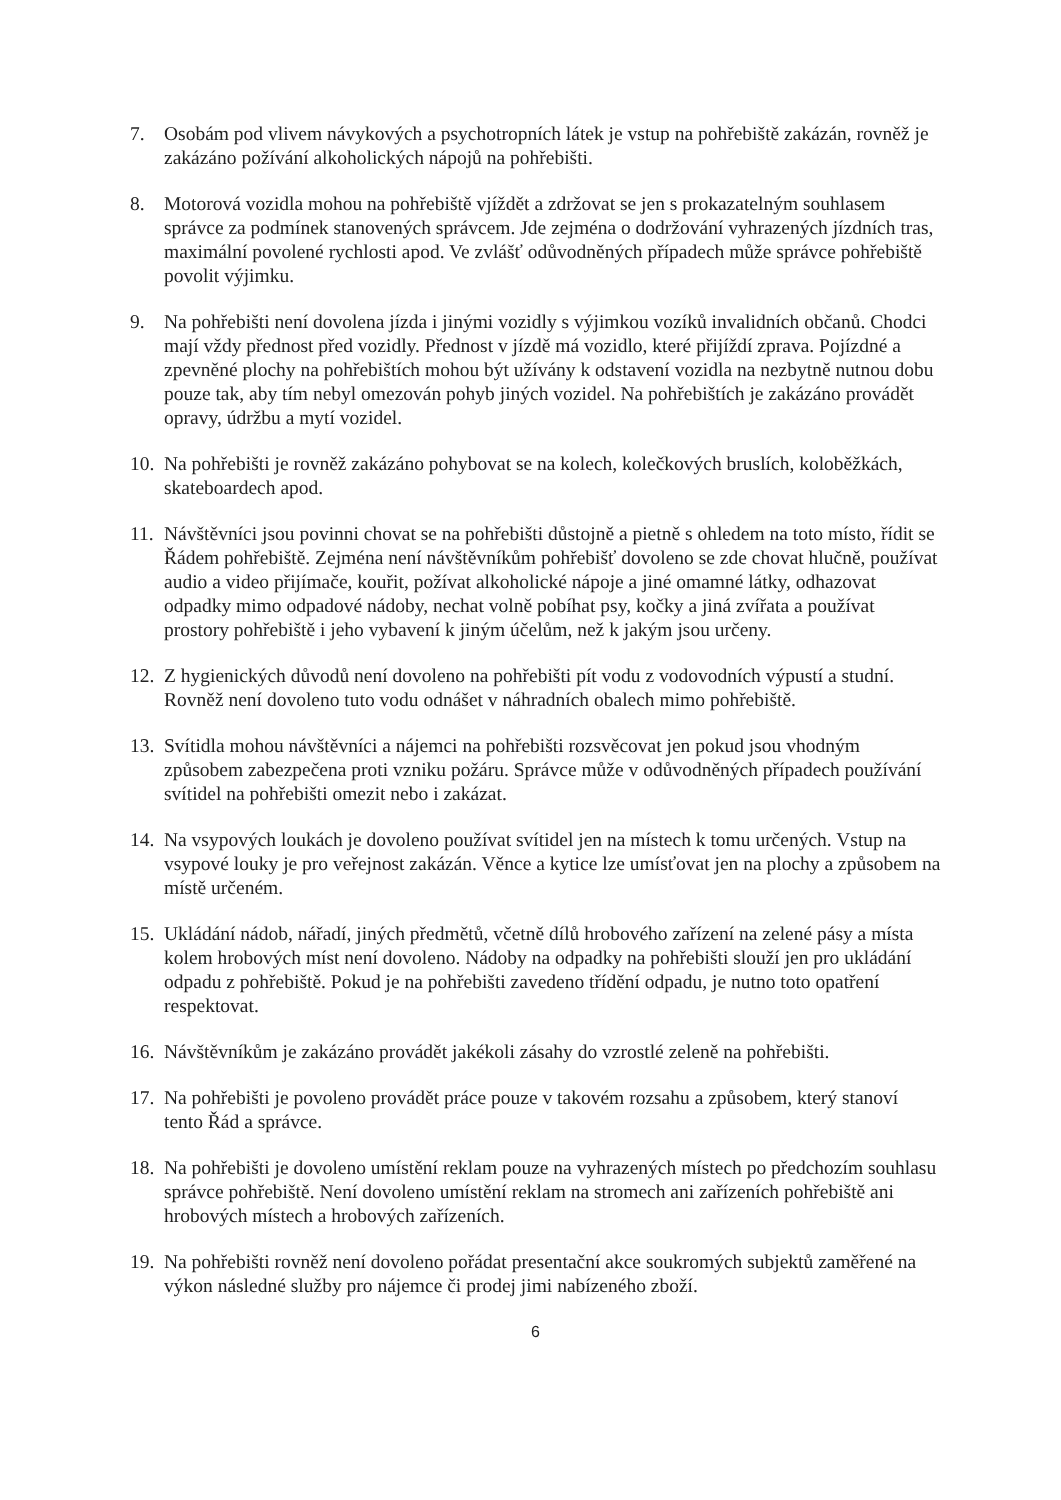7. Osobám pod vlivem návykových a psychotropních látek je vstup na pohřebiště zakázán, rovněž je zakázáno požívání alkoholických nápojů na pohřebišti.
8. Motorová vozidla mohou na pohřebiště vjíždět a zdržovat se jen s prokazatelným souhlasem správce za podmínek stanovených správcem. Jde zejména o dodržování vyhrazených jízdních tras, maximální povolené rychlosti apod. Ve zvlášť odůvodněných případech může správce pohřebiště povolit výjimku.
9. Na pohřebišti není dovolena jízda i jinými vozidly s výjimkou vozíků invalidních občanů. Chodci mají vždy přednost před vozidly. Přednost v jízdě má vozidlo, které přijíždí zprava. Pojízdné a zpevněné plochy na pohřebištích mohou být užívány k odstavení vozidla na nezbytně nutnou dobu pouze tak, aby tím nebyl omezován pohyb jiných vozidel. Na pohřebištích je zakázáno provádět opravy, údržbu a mytí vozidel.
10.
Na pohřebišti je rovněž zakázáno pohybovat se na kolech, kolečkových bruslích, koloběžkách, skateboardech apod.
11.
Návštěvníci jsou povinni chovat se na pohřebišti důstojně a pietně s ohledem na toto místo, řídit se Řádem pohřebiště. Zejména není návštěvníkům pohřebišť dovoleno se zde chovat hlučně, používat audio a video přijímače, kouřit, požívat alkoholické nápoje a jiné omamné látky, odhazovat odpadky mimo odpadové nádoby, nechat volně pobíhat psy, kočky a jiná zvířata a používat prostory pohřebiště i jeho vybavení k jiným účelům, než k jakým jsou určeny.
12.
Z hygienických důvodů není dovoleno na pohřebišti pít vodu z vodovodních výpustí a studní. Rovněž není dovoleno tuto vodu odnášet v náhradních obalech mimo pohřebiště.
13.
Svítidla mohou návštěvníci a nájemci na pohřebišti rozsvěcovat jen pokud jsou vhodným způsobem zabezpečena proti vzniku požáru. Správce může v odůvodněných případech používání svítidel na pohřebišti omezit nebo i zakázat.
14.
Na vsypových loukách je dovoleno používat svítidel jen na místech k tomu určených. Vstup na vsypové louky je pro veřejnost zakázán. Věnce a kytice lze umísťovat jen na plochy a způsobem na místě určeném.
15.
Ukládání nádob, nářadí, jiných předmětů, včetně dílů hrobového zařízení na zelené pásy a místa kolem hrobových míst není dovoleno. Nádoby na odpadky na pohřebišti slouží jen pro ukládání odpadu z pohřebiště. Pokud je na pohřebišti zavedeno třídění odpadu, je nutno toto opatření respektovat.
16.
Návštěvníkům je zakázáno provádět jakékoli zásahy do vzrostlé zeleně na pohřebišti.
17.
Na pohřebišti je povoleno provádět práce pouze v takovém rozsahu a způsobem, který stanoví tento Řád a správce.
18.
Na pohřebišti je dovoleno umístění reklam pouze na vyhrazených místech po předchozím souhlasu správce pohřebiště. Není dovoleno umístění reklam na stromech ani zařízeních pohřebiště ani hrobových místech a hrobových zařízeních.
19.
Na pohřebišti rovněž není dovoleno pořádat presentační akce soukromých subjektů zaměřené na výkon následné služby pro nájemce či prodej jimi nabízeného zboží.
6